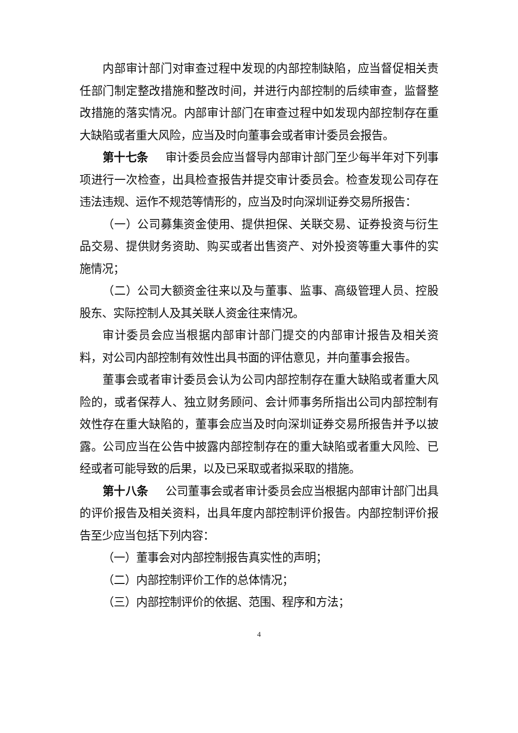内部审计部门对审查过程中发现的内部控制缺陷，应当督促相关责任部门制定整改措施和整改时间，并进行内部控制的后续审查，监督整改措施的落实情况。内部审计部门在审查过程中如发现内部控制存在重大缺陷或者重大风险，应当及时向董事会或者审计委员会报告。
第十七条 审计委员会应当督导内部审计部门至少每半年对下列事项进行一次检查，出具检查报告并提交审计委员会。检查发现公司存在违法违规、运作不规范等情形的，应当及时向深圳证券交易所报告：
（一）公司募集资金使用、提供担保、关联交易、证券投资与衍生品交易、提供财务资助、购买或者出售资产、对外投资等重大事件的实施情况；
（二）公司大额资金往来以及与董事、监事、高级管理人员、控股股东、实际控制人及其关联人资金往来情况。
审计委员会应当根据内部审计部门提交的内部审计报告及相关资料，对公司内部控制有效性出具书面的评估意见，并向董事会报告。
董事会或者审计委员会认为公司内部控制存在重大缺陷或者重大风险的，或者保荐人、独立财务顾问、会计师事务所指出公司内部控制有效性存在重大缺陷的，董事会应当及时向深圳证券交易所报告并予以披露。公司应当在公告中披露内部控制存在的重大缺陷或者重大风险、已经或者可能导致的后果，以及已采取或者拟采取的措施。
第十八条 公司董事会或者审计委员会应当根据内部审计部门出具的评价报告及相关资料，出具年度内部控制评价报告。内部控制评价报告至少应当包括下列内容：
（一）董事会对内部控制报告真实性的声明；
（二）内部控制评价工作的总体情况；
（三）内部控制评价的依据、范围、程序和方法；
4